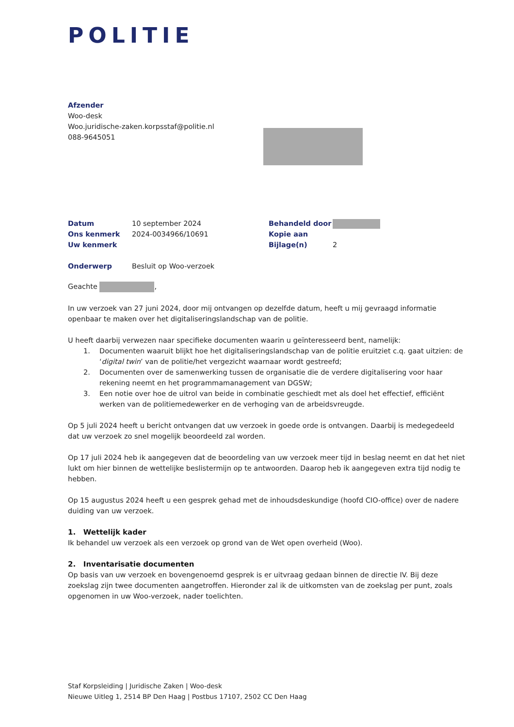POLITIE
Afzender
Woo-desk
Woo.juridische-zaken.korpsstaf@politie.nl
088-9645051
| Datum | 10 september 2024 | Behandeld door | |
| Ons kenmerk | 2024-0034966/10691 | Kopie aan | |
| Uw kenmerk | | Bijlage(n) | 2 |
| Onderwerp | Besluit op Woo-verzoek | | |
Geachte ,
In uw verzoek van 27 juni 2024, door mij ontvangen op dezelfde datum, heeft u mij gevraagd informatie openbaar te maken over het digitaliseringslandschap van de politie.
U heeft daarbij verwezen naar specifieke documenten waarin u geïnteresseerd bent, namelijk:
1. Documenten waaruit blijkt hoe het digitaliseringslandschap van de politie eruitziet c.q. gaat uitzien: de ‘digital twin’ van de politie/het vergezicht waarnaar wordt gestreefd;
2. Documenten over de samenwerking tussen de organisatie die de verdere digitalisering voor haar rekening neemt en het programmamanagement van DGSW;
3. Een notie over hoe de uitrol van beide in combinatie geschiedt met als doel het effectief, efficiënt werken van de politiemedewerker en de verhoging van de arbeidsvreugde.
Op 5 juli 2024 heeft u bericht ontvangen dat uw verzoek in goede orde is ontvangen. Daarbij is medegedeeld dat uw verzoek zo snel mogelijk beoordeeld zal worden.
Op 17 juli 2024 heb ik aangegeven dat de beoordeling van uw verzoek meer tijd in beslag neemt en dat het niet lukt om hier binnen de wettelijke beslistermijn op te antwoorden. Daarop heb ik aangegeven extra tijd nodig te hebben.
Op 15 augustus 2024 heeft u een gesprek gehad met de inhoudsdeskundige (hoofd CIO-office) over de nadere duiding van uw verzoek.
1. Wettelijk kader
Ik behandel uw verzoek als een verzoek op grond van de Wet open overheid (Woo).
2. Inventarisatie documenten
Op basis van uw verzoek en bovengenoemd gesprek is er uitvraag gedaan binnen de directie IV. Bij deze zoekslag zijn twee documenten aangetroffen. Hieronder zal ik de uitkomsten van de zoekslag per punt, zoals opgenomen in uw Woo-verzoek, nader toelichten.
Staf Korpsleiding | Juridische Zaken | Woo-desk
Nieuwe Uitleg 1, 2514 BP Den Haag | Postbus 17107, 2502 CC Den Haag